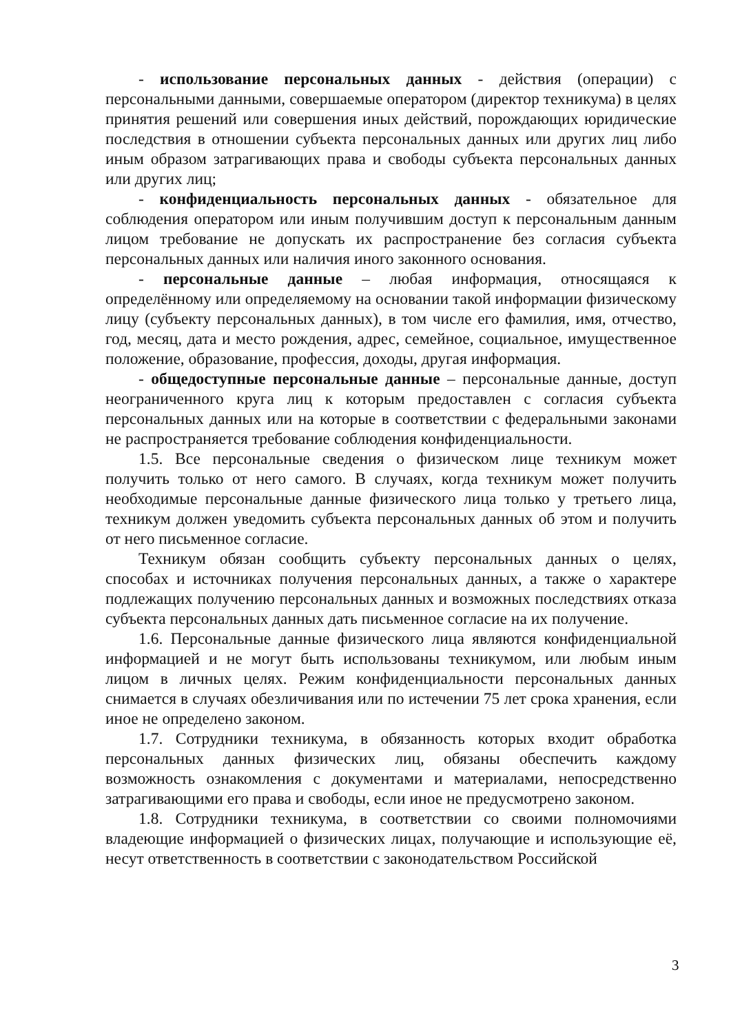- использование персональных данных - действия (операции) с персональными данными, совершаемые оператором (директор техникума) в целях принятия решений или совершения иных действий, порождающих юридические последствия в отношении субъекта персональных данных или других лиц либо иным образом затрагивающих права и свободы субъекта персональных данных или других лиц;
- конфиденциальность персональных данных - обязательное для соблюдения оператором или иным получившим доступ к персональным данным лицом требование не допускать их распространение без согласия субъекта персональных данных или наличия иного законного основания.
- персональные данные – любая информация, относящаяся к определённому или определяемому на основании такой информации физическому лицу (субъекту персональных данных), в том числе его фамилия, имя, отчество, год, месяц, дата и место рождения, адрес, семейное, социальное, имущественное положение, образование, профессия, доходы, другая информация.
- общедоступные персональные данные – персональные данные, доступ неограниченного круга лиц к которым предоставлен с согласия субъекта персональных данных или на которые в соответствии с федеральными законами не распространяется требование соблюдения конфиденциальности.
1.5. Все персональные сведения о физическом лице техникум может получить только от него самого. В случаях, когда техникум может получить необходимые персональные данные физического лица только у третьего лица, техникум должен уведомить субъекта персональных данных об этом и получить от него письменное согласие.
Техникум обязан сообщить субъекту персональных данных о целях, способах и источниках получения персональных данных, а также о характере подлежащих получению персональных данных и возможных последствиях отказа субъекта персональных данных дать письменное согласие на их получение.
1.6. Персональные данные физического лица являются конфиденциальной информацией и не могут быть использованы техникумом, или любым иным лицом в личных целях. Режим конфиденциальности персональных данных снимается в случаях обезличивания или по истечении 75 лет срока хранения, если иное не определено законом.
1.7. Сотрудники техникума, в обязанность которых входит обработка персональных данных физических лиц, обязаны обеспечить каждому возможность ознакомления с документами и материалами, непосредственно затрагивающими его права и свободы, если иное не предусмотрено законом.
1.8. Сотрудники техникума, в соответствии со своими полномочиями владеющие информацией о физических лицах, получающие и использующие её, несут ответственность в соответствии с законодательством Российской
3